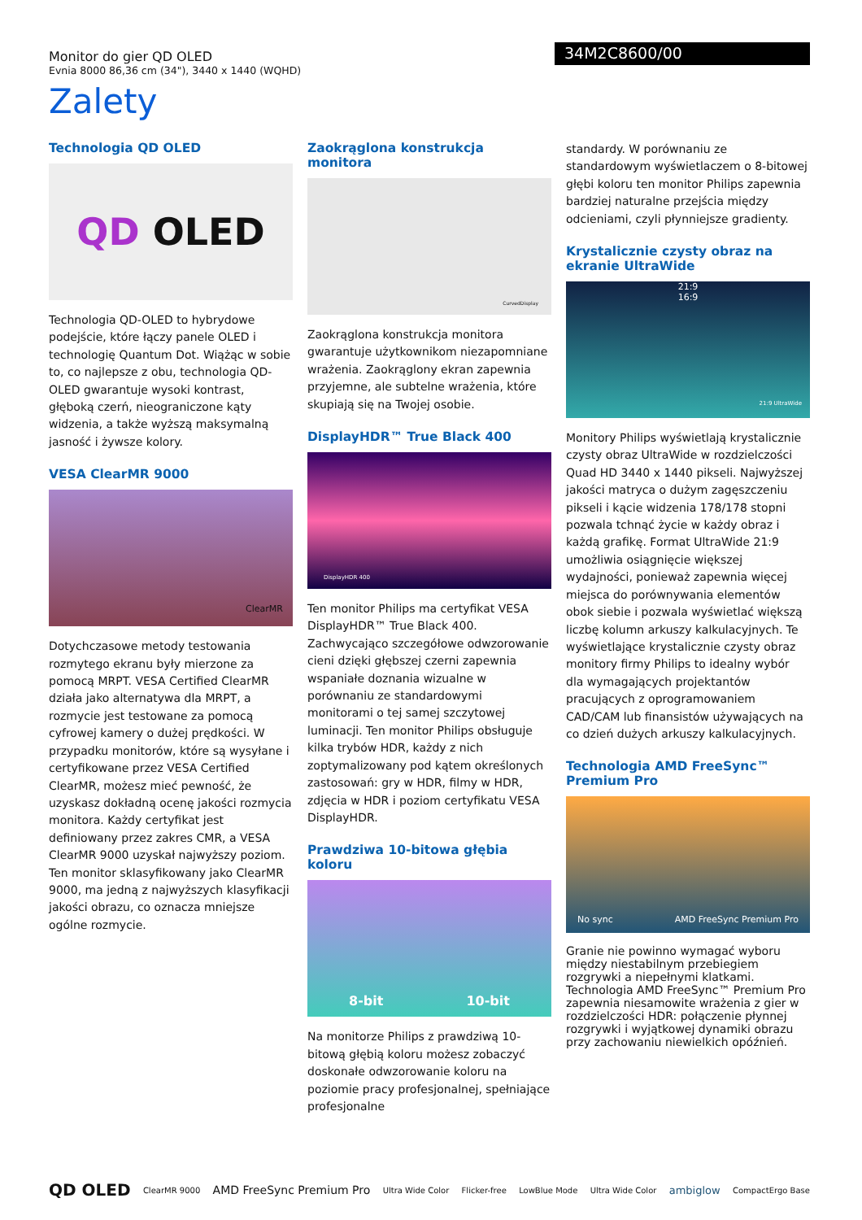Monitor do gier QD OLED
Evnia 8000 86,36 cm (34"), 3440 x 1440 (WQHD)
34M2C8600/00
Zalety
Technologia QD OLED
QD OLED
Technologia QD-OLED to hybrydowe podejście, które łączy panele OLED i technologię Quantum Dot. Wiążąc w sobie to, co najlepsze z obu, technologia QD-OLED gwarantuje wysoki kontrast, głęboką czerń, nieograniczone kąty widzenia, a także wyższą maksymalną jasność i żywsze kolory.
VESA ClearMR 9000
ClearMR
Dotychczasowe metody testowania rozmytego ekranu były mierzone za pomocą MRPT. VESA Certified ClearMR działa jako alternatywa dla MRPT, a rozmycie jest testowane za pomocą cyfrowej kamery o dużej prędkości. W przypadku monitorów, które są wysyłane i certyfikowane przez VESA Certified ClearMR, możesz mieć pewność, że uzyskasz dokładną ocenę jakości rozmycia monitora. Każdy certyfikat jest definiowany przez zakres CMR, a VESA ClearMR 9000 uzyskał najwyższy poziom. Ten monitor sklasyfikowany jako ClearMR 9000, ma jedną z najwyższych klasyfikacji jakości obrazu, co oznacza mniejsze ogólne rozmycie.
Zaokrąglona konstrukcja monitora
CurvedDisplay
Zaokrąglona konstrukcja monitora gwarantuje użytkownikom niezapomniane wrażenia. Zaokrąglony ekran zapewnia przyjemne, ale subtelne wrażenia, które skupiają się na Twojej osobie.
DisplayHDR™ True Black 400
DisplayHDR 400
Ten monitor Philips ma certyfikat VESA DisplayHDR™ True Black 400. Zachwycająco szczegółowe odwzorowanie cieni dzięki głębszej czerni zapewnia wspaniałe doznania wizualne w porównaniu ze standardowymi monitorami o tej samej szczytowej luminacji. Ten monitor Philips obsługuje kilka trybów HDR, każdy z nich zoptymalizowany pod kątem określonych zastosowań: gry w HDR, filmy w HDR, zdjęcia w HDR i poziom certyfikatu VESA DisplayHDR.
Prawdziwa 10-bitowa głębia koloru
8-bit 10-bit
Na monitorze Philips z prawdziwą 10-bitową głębią koloru możesz zobaczyć doskonałe odwzorowanie koloru na poziomie pracy profesjonalnej, spełniające profesjonalne
standardy. W porównaniu ze standardowym wyświetlaczem o 8-bitowej głębi koloru ten monitor Philips zapewnia bardziej naturalne przejścia między odcieniami, czyli płynniejsze gradienty.
Krystalicznie czysty obraz na ekranie UltraWide
21:9
16:9
21:9 UltraWide
Monitory Philips wyświetlają krystalicznie czysty obraz UltraWide w rozdzielczości Quad HD 3440 x 1440 pikseli. Najwyższej jakości matryca o dużym zagęszczeniu pikseli i kącie widzenia 178/178 stopni pozwala tchnąć życie w każdy obraz i każdą grafikę. Format UltraWide 21:9 umożliwia osiągnięcie większej wydajności, ponieważ zapewnia więcej miejsca do porównywania elementów obok siebie i pozwala wyświetlać większą liczbę kolumn arkuszy kalkulacyjnych. Te wyświetlające krystalicznie czysty obraz monitory firmy Philips to idealny wybór dla wymagających projektantów pracujących z oprogramowaniem CAD/CAM lub finansistów używających na co dzień dużych arkuszy kalkulacyjnych.
Technologia AMD FreeSync™ Premium Pro
No sync AMD FreeSync Premium Pro
Granie nie powinno wymagać wyboru między niestabilnym przebiegiem rozgrywki a niepełnymi klatkami. Technologia AMD FreeSync™ Premium Pro zapewnia niesamowite wrażenia z gier w rozdzielczości HDR: połączenie płynnej rozgrywki i wyjątkowej dynamiki obrazu przy zachowaniu niewielkich opóźnień.
QD OLED ClearMR 9000 AMD FreeSync Premium Pro Ultra Wide Color Flicker-free LowBlue Mode Ultra Wide Color ambiglow CompactErgo Base